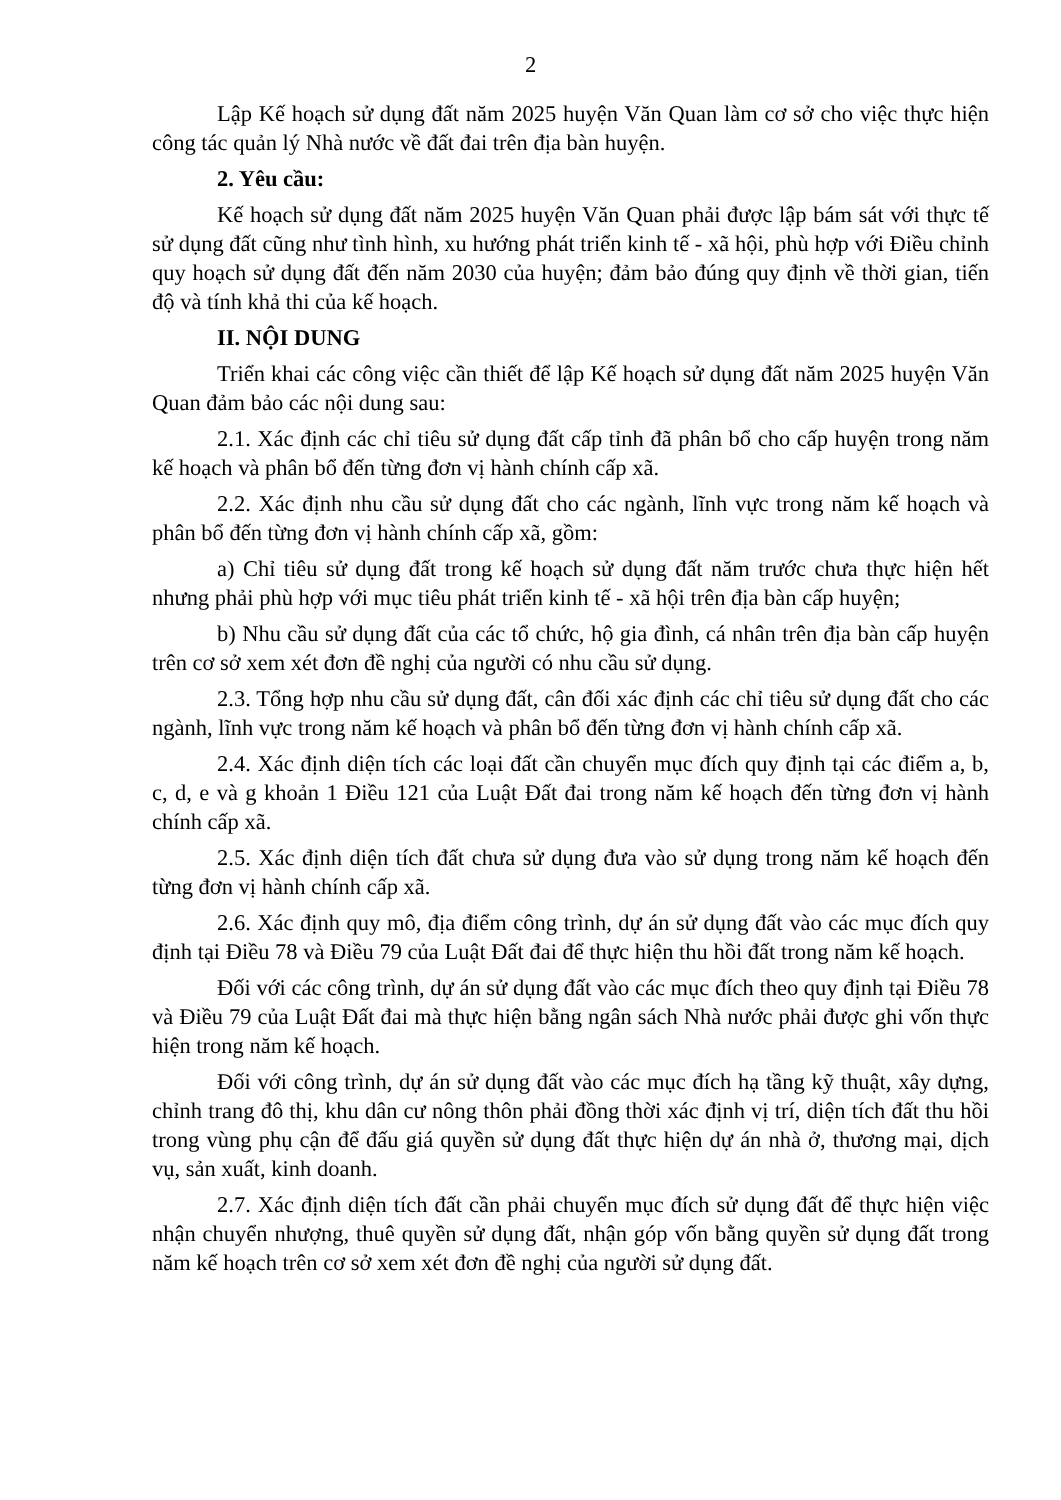2
Lập Kế hoạch sử dụng đất năm 2025 huyện Văn Quan làm cơ sở cho việc thực hiện công tác quản lý Nhà nước về đất đai trên địa bàn huyện.
2. Yêu cầu:
Kế hoạch sử dụng đất năm 2025 huyện Văn Quan phải được lập bám sát với thực tế sử dụng đất cũng như tình hình, xu hướng phát triển kinh tế - xã hội, phù hợp với Điều chỉnh quy hoạch sử dụng đất đến năm 2030 của huyện; đảm bảo đúng quy định về thời gian, tiến độ và tính khả thi của kế hoạch.
II. NỘI DUNG
Triển khai các công việc cần thiết để lập Kế hoạch sử dụng đất năm 2025 huyện Văn Quan đảm bảo các nội dung sau:
2.1. Xác định các chỉ tiêu sử dụng đất cấp tỉnh đã phân bổ cho cấp huyện trong năm kế hoạch và phân bổ đến từng đơn vị hành chính cấp xã.
2.2. Xác định nhu cầu sử dụng đất cho các ngành, lĩnh vực trong năm kế hoạch và phân bổ đến từng đơn vị hành chính cấp xã, gồm:
a) Chỉ tiêu sử dụng đất trong kế hoạch sử dụng đất năm trước chưa thực hiện hết nhưng phải phù hợp với mục tiêu phát triển kinh tế - xã hội trên địa bàn cấp huyện;
b) Nhu cầu sử dụng đất của các tổ chức, hộ gia đình, cá nhân trên địa bàn cấp huyện trên cơ sở xem xét đơn đề nghị của người có nhu cầu sử dụng.
2.3. Tổng hợp nhu cầu sử dụng đất, cân đối xác định các chỉ tiêu sử dụng đất cho các ngành, lĩnh vực trong năm kế hoạch và phân bổ đến từng đơn vị hành chính cấp xã.
2.4. Xác định diện tích các loại đất cần chuyển mục đích quy định tại các điểm a, b, c, d, e và g khoản 1 Điều 121 của Luật Đất đai trong năm kế hoạch đến từng đơn vị hành chính cấp xã.
2.5. Xác định diện tích đất chưa sử dụng đưa vào sử dụng trong năm kế hoạch đến từng đơn vị hành chính cấp xã.
2.6. Xác định quy mô, địa điểm công trình, dự án sử dụng đất vào các mục đích quy định tại Điều 78 và Điều 79 của Luật Đất đai để thực hiện thu hồi đất trong năm kế hoạch.
Đối với các công trình, dự án sử dụng đất vào các mục đích theo quy định tại Điều 78 và Điều 79 của Luật Đất đai mà thực hiện bằng ngân sách Nhà nước phải được ghi vốn thực hiện trong năm kế hoạch.
Đối với công trình, dự án sử dụng đất vào các mục đích hạ tầng kỹ thuật, xây dựng, chỉnh trang đô thị, khu dân cư nông thôn phải đồng thời xác định vị trí, diện tích đất thu hồi trong vùng phụ cận để đấu giá quyền sử dụng đất thực hiện dự án nhà ở, thương mại, dịch vụ, sản xuất, kinh doanh.
2.7. Xác định diện tích đất cần phải chuyển mục đích sử dụng đất để thực hiện việc nhận chuyển nhượng, thuê quyền sử dụng đất, nhận góp vốn bằng quyền sử dụng đất trong năm kế hoạch trên cơ sở xem xét đơn đề nghị của người sử dụng đất.